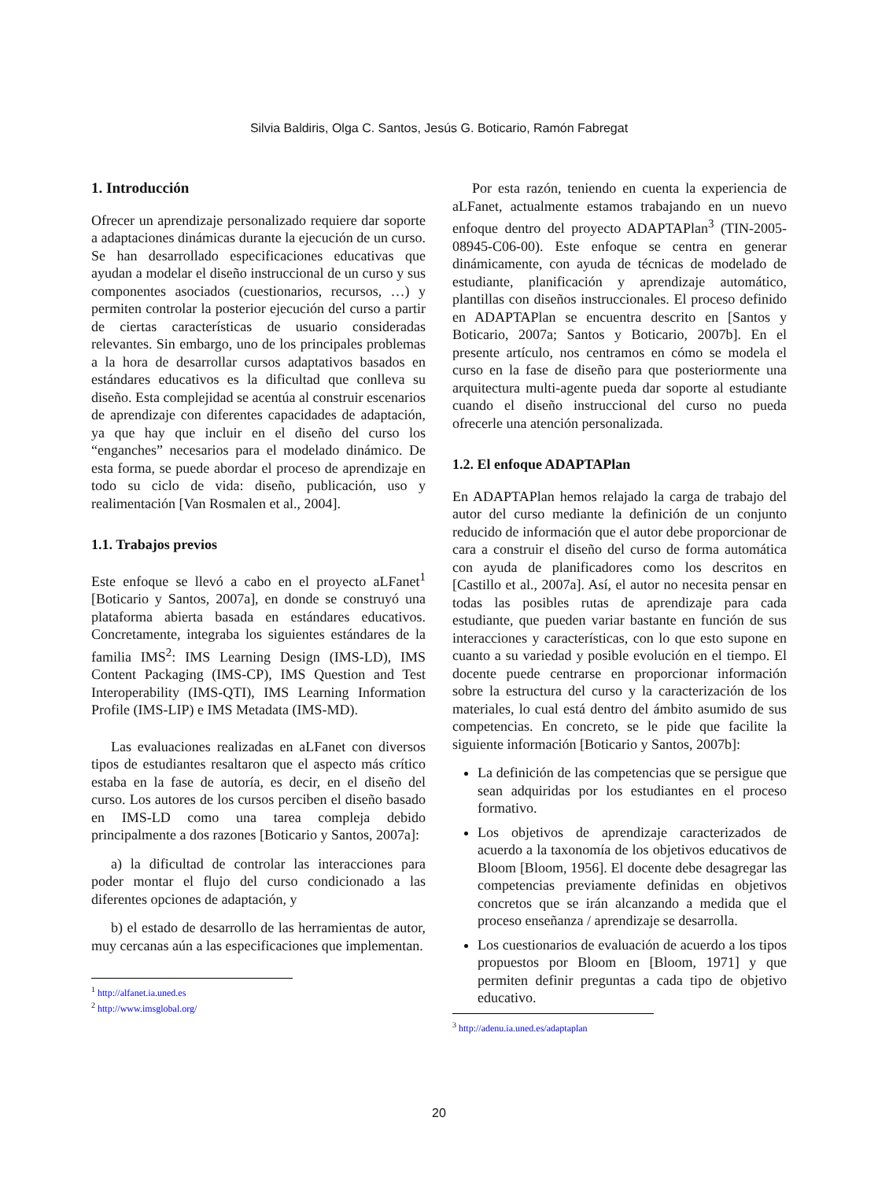Silvia Baldiris, Olga C. Santos, Jesús G. Boticario, Ramón Fabregat
1. Introducción
Ofrecer un aprendizaje personalizado requiere dar soporte a adaptaciones dinámicas durante la ejecución de un curso. Se han desarrollado especificaciones educativas que ayudan a modelar el diseño instruccional de un curso y sus componentes asociados (cuestionarios, recursos, …) y permiten controlar la posterior ejecución del curso a partir de ciertas características de usuario consideradas relevantes. Sin embargo, uno de los principales problemas a la hora de desarrollar cursos adaptativos basados en estándares educativos es la dificultad que conlleva su diseño. Esta complejidad se acentúa al construir escenarios de aprendizaje con diferentes capacidades de adaptación, ya que hay que incluir en el diseño del curso los “enganches” necesarios para el modelado dinámico. De esta forma, se puede abordar el proceso de aprendizaje en todo su ciclo de vida: diseño, publicación, uso y realimentación [Van Rosmalen et al., 2004].
1.1. Trabajos previos
Este enfoque se llevó a cabo en el proyecto aLFanet<sup>1</sup> [Boticario y Santos, 2007a], en donde se construyó una plataforma abierta basada en estándares educativos. Concretamente, integraba los siguientes estándares de la familia IMS<sup>2</sup>: IMS Learning Design (IMS-LD), IMS Content Packaging (IMS-CP), IMS Question and Test Interoperability (IMS-QTI), IMS Learning Information Profile (IMS-LIP) e IMS Metadata (IMS-MD).
Las evaluaciones realizadas en aLFanet con diversos tipos de estudiantes resaltaron que el aspecto más crítico estaba en la fase de autoría, es decir, en el diseño del curso. Los autores de los cursos perciben el diseño basado en IMS-LD como una tarea compleja debido principalmente a dos razones [Boticario y Santos, 2007a]:
a) la dificultad de controlar las interacciones para poder montar el flujo del curso condicionado a las diferentes opciones de adaptación, y
b) el estado de desarrollo de las herramientas de autor, muy cercanas aún a las especificaciones que implementan.
<sup>1</sup> http://alfanet.ia.uned.es
<sup>2</sup> http://www.imsglobal.org/
Por esta razón, teniendo en cuenta la experiencia de aLFanet, actualmente estamos trabajando en un nuevo enfoque dentro del proyecto ADAPTAPlan<sup>3</sup> (TIN-2005-08945-C06-00). Este enfoque se centra en generar dinámicamente, con ayuda de técnicas de modelado de estudiante, planificación y aprendizaje automático, plantillas con diseños instruccionales. El proceso definido en ADAPTAPlan se encuentra descrito en [Santos y Boticario, 2007a; Santos y Boticario, 2007b]. En el presente artículo, nos centramos en cómo se modela el curso en la fase de diseño para que posteriormente una arquitectura multi-agente pueda dar soporte al estudiante cuando el diseño instruccional del curso no pueda ofrecerle una atención personalizada.
1.2. El enfoque ADAPTAPlan
En ADAPTAPlan hemos relajado la carga de trabajo del autor del curso mediante la definición de un conjunto reducido de información que el autor debe proporcionar de cara a construir el diseño del curso de forma automática con ayuda de planificadores como los descritos en [Castillo et al., 2007a]. Así, el autor no necesita pensar en todas las posibles rutas de aprendizaje para cada estudiante, que pueden variar bastante en función de sus interacciones y características, con lo que esto supone en cuanto a su variedad y posible evolución en el tiempo. El docente puede centrarse en proporcionar información sobre la estructura del curso y la caracterización de los materiales, lo cual está dentro del ámbito asumido de sus competencias. En concreto, se le pide que facilite la siguiente información [Boticario y Santos, 2007b]:
La definición de las competencias que se persigue que sean adquiridas por los estudiantes en el proceso formativo.
Los objetivos de aprendizaje caracterizados de acuerdo a la taxonomía de los objetivos educativos de Bloom [Bloom, 1956]. El docente debe desagregar las competencias previamente definidas en objetivos concretos que se irán alcanzando a medida que el proceso enseñanza / aprendizaje se desarrolla.
Los cuestionarios de evaluación de acuerdo a los tipos propuestos por Bloom en [Bloom, 1971] y que permiten definir preguntas a cada tipo de objetivo educativo.
<sup>3</sup> http://adenu.ia.uned.es/adaptaplan
20